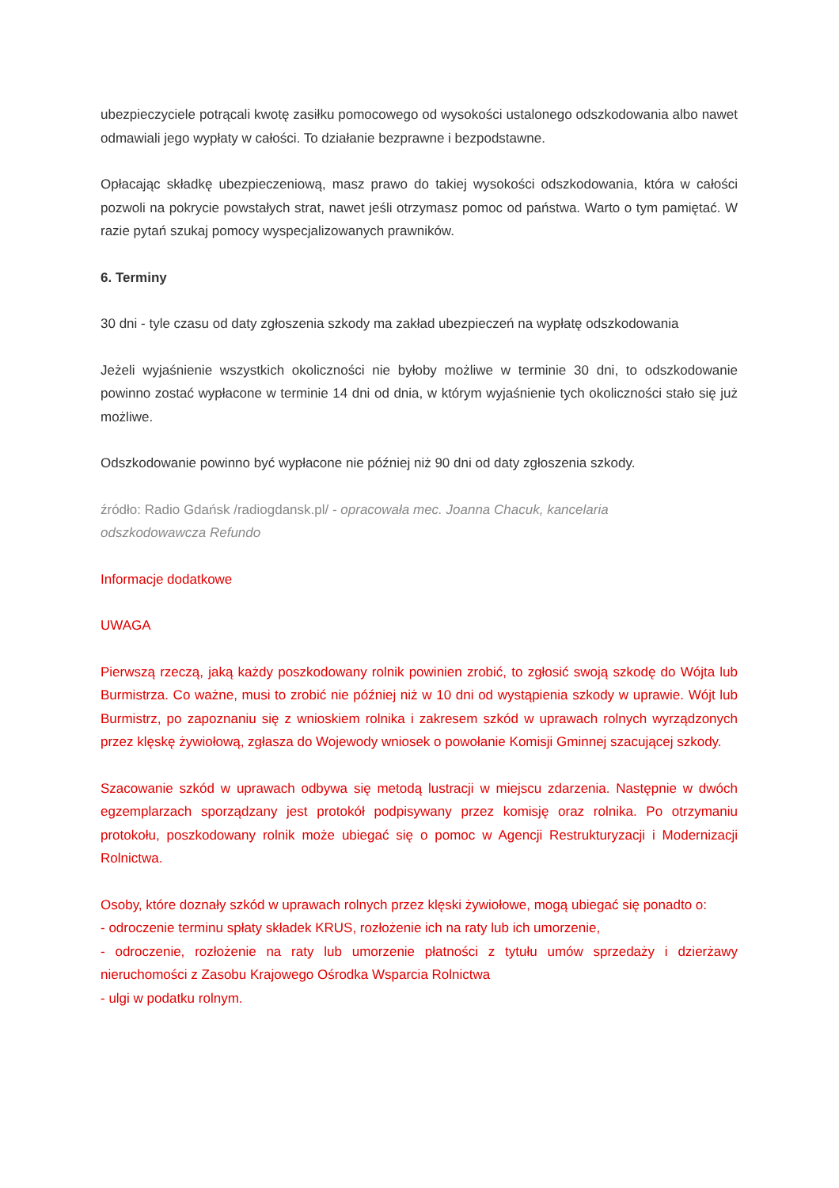ubezpieczyciele potrącali kwotę zasiłku pomocowego od wysokości ustalonego odszkodowania albo nawet odmawiali jego wypłaty w całości. To działanie bezprawne i bezpodstawne.
Opłacając składkę ubezpieczeniową, masz prawo do takiej wysokości odszkodowania, która w całości pozwoli na pokrycie powstałych strat, nawet jeśli otrzymasz pomoc od państwa. Warto o tym pamiętać. W razie pytań szukaj pomocy wyspecjalizowanych prawników.
6. Terminy
30 dni - tyle czasu od daty zgłoszenia szkody ma zakład ubezpieczeń na wypłatę odszkodowania
Jeżeli wyjaśnienie wszystkich okoliczności nie byłoby możliwe w terminie 30 dni, to odszkodowanie powinno zostać wypłacone w terminie 14 dni od dnia, w którym wyjaśnienie tych okoliczności stało się już możliwe.
Odszkodowanie powinno być wypłacone nie później niż 90 dni od daty zgłoszenia szkody.
źródło: Radio Gdańsk /radiogdansk.pl/ - opracowała mec. Joanna Chacuk, kancelaria
odszkodowawcza Refundo
Informacje dodatkowe
UWAGA
Pierwszą rzeczą, jaką każdy poszkodowany rolnik powinien zrobić, to zgłosić swoją szkodę do Wójta lub Burmistrza. Co ważne, musi to zrobić nie później niż w 10 dni od wystąpienia szkody w uprawie. Wójt lub Burmistrz, po zapoznaniu się z wnioskiem rolnika i zakresem szkód w uprawach rolnych wyrządzonych przez klęskę żywiołową, zgłasza do Wojewody wniosek o powołanie Komisji Gminnej szacującej szkody.
Szacowanie szkód w uprawach odbywa się metodą lustracji w miejscu zdarzenia. Następnie w dwóch egzemplarzach sporządzany jest protokół podpisywany przez komisję oraz rolnika. Po otrzymaniu protokołu, poszkodowany rolnik może ubiegać się o pomoc w Agencji Restrukturyzacji i Modernizacji Rolnictwa.
Osoby, które doznały szkód w uprawach rolnych przez klęski żywiołowe, mogą ubiegać się ponadto o:
- odroczenie terminu spłaty składek KRUS, rozłożenie ich na raty lub ich umorzenie,
- odroczenie, rozłożenie na raty lub umorzenie płatności z tytułu umów sprzedaży i dzierżawy nieruchomości z Zasobu Krajowego Ośrodka Wsparcia Rolnictwa
- ulgi w podatku rolnym.